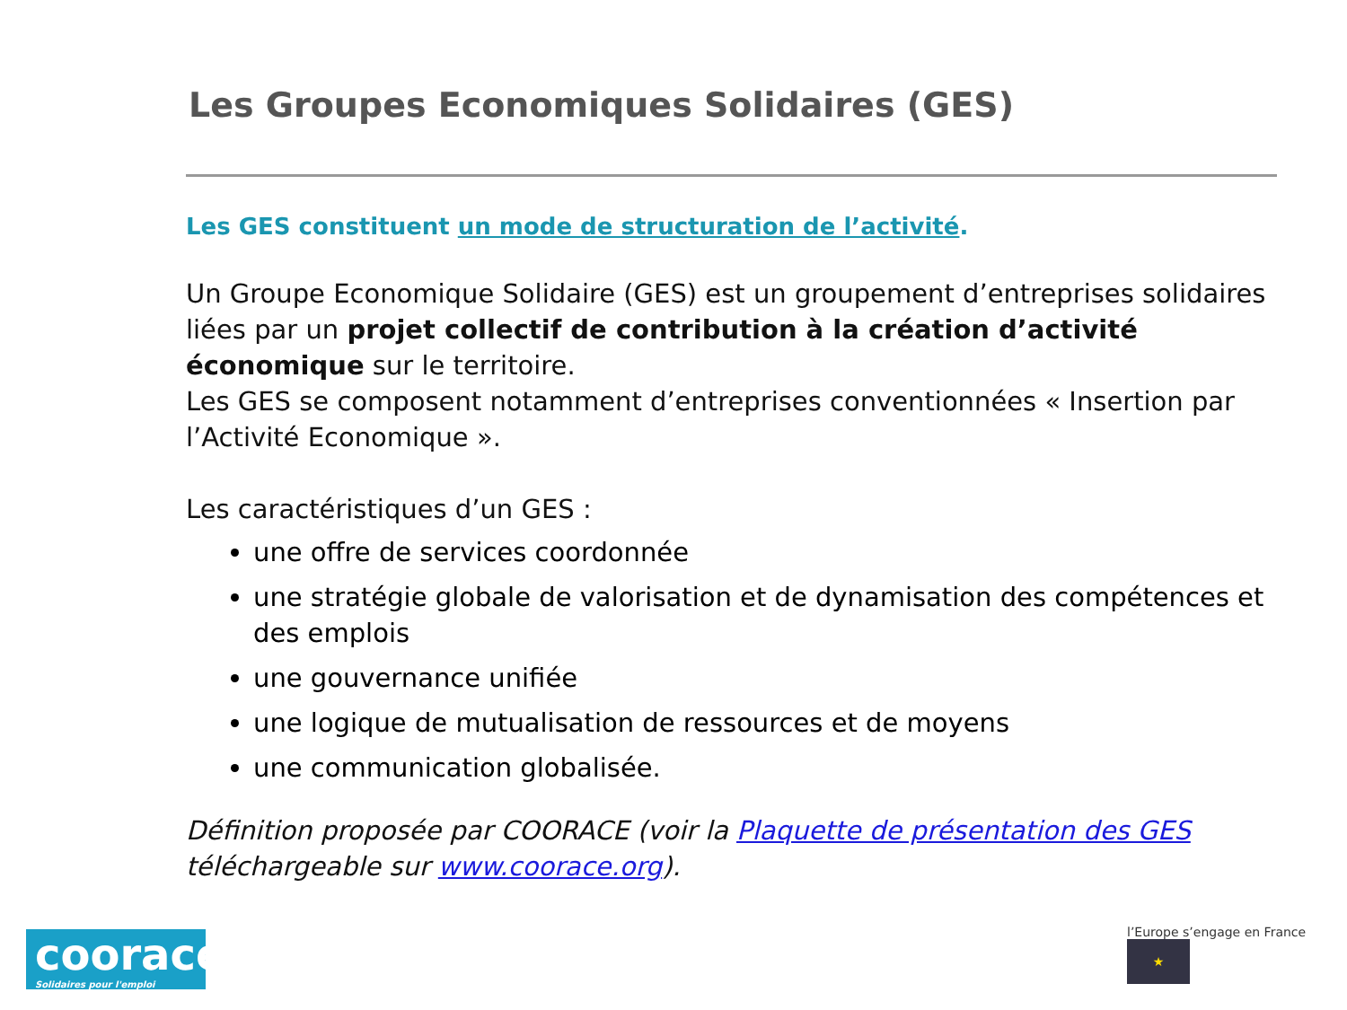Les Groupes Economiques Solidaires (GES)
Les GES constituent un mode de structuration de l’activité.
Un Groupe Economique Solidaire (GES) est un groupement d’entreprises solidaires liées par un projet collectif de contribution à la création d’activité économique sur le territoire.
Les GES se composent notamment d’entreprises conventionnées « Insertion par l’Activité Economique ».
Les caractéristiques d’un GES :
une offre de services coordonnée
une stratégie globale de valorisation et de dynamisation des compétences et des emplois
une gouvernance unifiée
une logique de mutualisation de ressources et de moyens
une communication globalisée.
Définition proposée par COORACE (voir la Plaquette de présentation des GES téléchargeable sur www.coorace.org).
coorace
Solidaires pour l'emploi
l’Europe s’engage en France ★